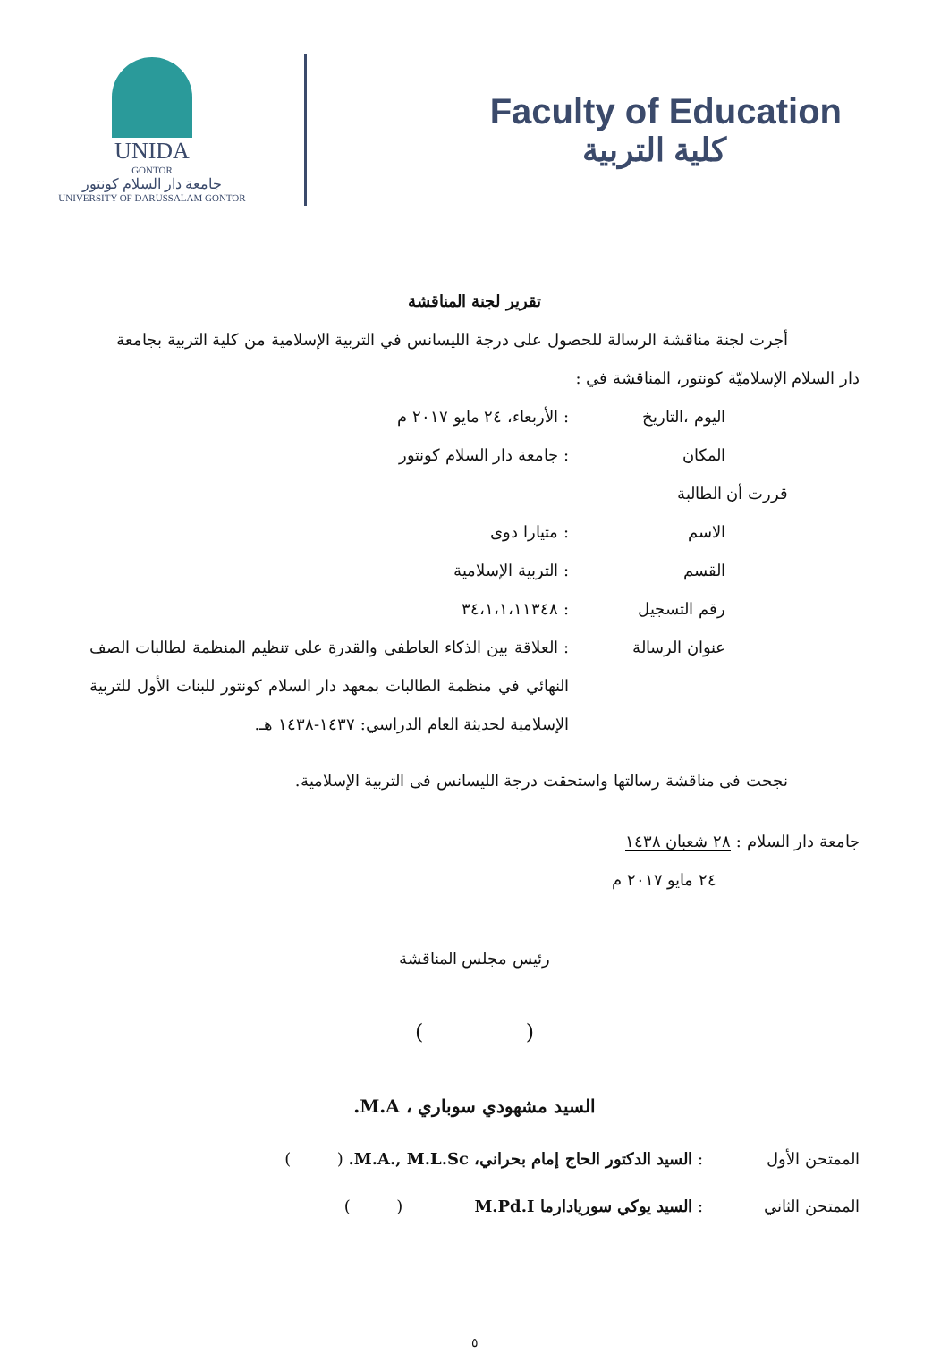UNIDA
GONTOR
جامعة دار السلام كونتور
UNIVERSITY OF DARUSSALAM GONTOR
Faculty of Education
كلية التربية
تقرير لجنة المناقشة
أجرت لجنة مناقشة الرسالة للحصول على درجة الليسانس في التربية الإسلامية من كلية التربية بجامعة
دار السلام الإسلاميّة كونتور، المناقشة في :
اليوم ،التاريخ : الأربعاء، ٢٤ مايو ٢٠١٧ م
المكان : جامعة دار السلام كونتور
قررت أن الطالبة
الاسم : متيارا دوى
القسم : التربية الإسلامية
رقم التسجيل : ٣٤،١،١،١١٣٤٨
عنوان الرسالة : العلاقة بين الذكاء العاطفي والقدرة على تنظيم المنظمة لطالبات الصف النهائي في منظمة الطالبات بمعهد دار السلام كونتور للبنات الأول للتربية الإسلامية لحديثة العام الدراسي: ١٤٣٧-١٤٣٨ هـ.
نجحت فى مناقشة رسالتها واستحقت درجة الليسانس فى التربية الإسلامية.
جامعة دار السلام : ٢٨ شعبان ١٤٣٨
٢٤ مايو ٢٠١٧ م
رئيس مجلس المناقشة
( )
السيد مشهودي سوباري ، M.A.
الممتحن الأول : السيد الدكتور الحاج إمام بحراني، M.A., M.L.Sc. ( )
الممتحن الثاني : السيد يوكي سوريادارما M.Pd.I ( )
٥